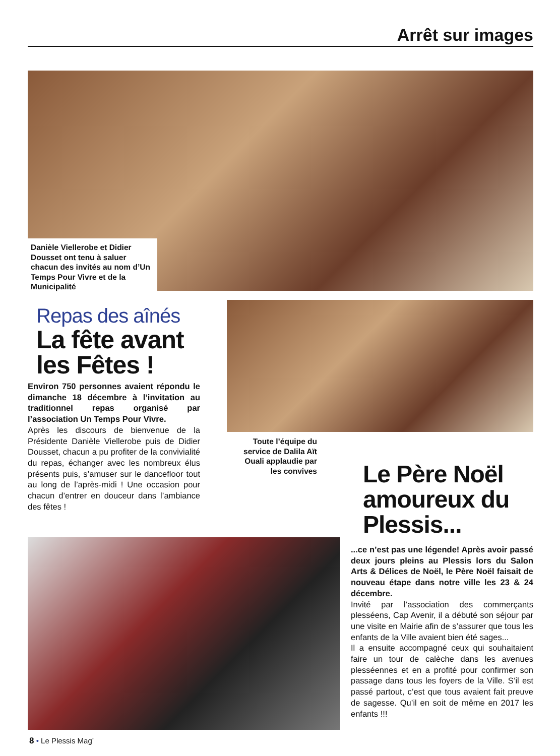Arrêt sur images
Danièle Viellerobe et Didier Dousset ont tenu à saluer chacun des invités au nom d’Un Temps Pour Vivre et de la Municipalité
Repas des aînés
La fête avant les Fêtes !
Environ 750 personnes avaient répondu le dimanche 18 décembre à l’invitation au traditionnel repas organisé par l’association Un Temps Pour Vivre.
Après les discours de bienvenue de la Présidente Danièle Viellerobe puis de Didier Dousset, chacun a pu profiter de la convivialité du repas, échanger avec les nombreux élus présents puis, s’amuser sur le dancefloor tout au long de l’après-midi ! Une occasion pour chacun d’entrer en douceur dans l’ambiance des fêtes !
Toute l’équipe du service de Dalila Aït Ouali applaudie par les convives
Le Père Noël amoureux du Plessis...
...ce n’est pas une légende! Après avoir passé deux jours pleins au Plessis lors du Salon Arts & Délices de Noël, le Père Noël faisait de nouveau étape dans notre ville les 23 & 24 décembre.
Invité par l’association des commerçants plesséens, Cap Avenir, il a débuté son séjour par une visite en Mairie afin de s’assurer que tous les enfants de la Ville avaient bien été sages...
Il a ensuite accompagné ceux qui souhaitaient faire un tour de calèche dans les avenues plesséennes et en a profité pour confirmer son passage dans tous les foyers de la Ville. S’il est passé partout, c’est que tous avaient fait preuve de sagesse. Qu’il en soit de même en 2017 les enfants !!!
8 • Le Plessis Mag’